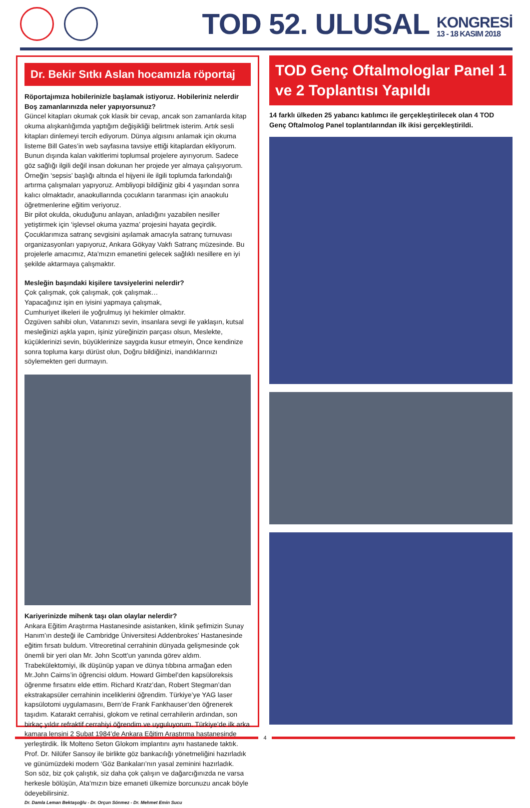TOD 52. ULUSAL KONGRESİ 13 - 18 KASIM 2018
Dr. Bekir Sıtkı Aslan hocamızla röportaj
Röportajımıza hobilerinizle başlamak istiyoruz. Hobileriniz nelerdir Boş zamanlarınızda neler yapıyorsunuz?
Güncel kitapları okumak çok klasik bir cevap, ancak son zamanlarda kitap okuma alışkanlığımda yaptığım değişikliği belirtmek isterim. Artık sesli kitapları dinlemeyi tercih ediyorum. Dünya algısını anlamak için okuma listeme Bill Gates’in web sayfasına tavsiye ettiği kitaplardan ekliyorum. Bunun dışında kalan vakitlerimi toplumsal projelere ayırıyorum. Sadece göz sağlığı ilgili değil insan dokunan her projede yer almaya çalışıyorum. Örneğin ‘sepsis’ başlığı altında el hijyeni ile ilgili toplumda farkındalığı artırma çalışmaları yapıyoruz. Ambliyopi bildiğiniz gibi 4 yaşından sonra kalıcı olmaktadır, anaokullarında çocukların taranması için anaokulu öğretmenlerine eğitim veriyoruz.
Bir pilot okulda, okuduğunu anlayan, anladığını yazabilen nesiller yetiştirmek için ‘işlevsel okuma yazma’ projesini hayata geçirdik. Çocuklarımıza satranç sevgisini aşılamak amacıyla satranç turnuvası organizasyonları yapıyoruz, Ankara Gökyay Vakfı Satranç müzesinde. Bu projelerle amacımız, Ata’mızın emanetini gelecek sağlıklı nesillere en iyi şekilde aktarmaya çalışmaktır.
Mesleğin başındaki kişilere tavsiyelerini nelerdir?
Çok çalışmak, çok çalışmak, çok çalışmak…
Yapacağınız işin en iyisini yapmaya çalışmak,
Cumhuriyet ilkeleri ile yoğrulmuş iyi hekimler olmaktır.
Özgüven sahibi olun, Vatanınızı sevin, insanlara sevgi ile yaklaşın, kutsal mesleğinizi aşkla yapın, işiniz yüreğinizin parçası olsun, Meslekte, küçüklerinizi sevin, büyüklerinize saygıda kusur etmeyin, Önce kendinize sonra topluma karşı dürüst olun, Doğru bildiğinizi, inandıklarınızı söylemekten geri durmayın.
Kariyerinizde mihenk taşı olan olaylar nelerdir?
Ankara Eğitim Araştırma Hastanesinde asistanken, klinik şefimizin Sunay Hanım’ın desteği ile Cambridge Üniversitesi Addenbrokes’ Hastanesinde eğitim fırsatı buldum. Vitreoretinal cerrahinin dünyada gelişmesinde çok önemli bir yeri olan Mr. John Scott’un yanında görev aldım. Trabekülektomiyi, ilk düşünüp yapan ve dünya tıbbına armağan eden Mr.John Cairns’in öğrencisi oldum. Howard Gimbel’den kapsüloreksis öğrenme fırsatını elde ettim. Richard Kratz’dan, Robert Stegman’dan ekstrakapsüler cerrahinin inceliklerini öğrendim. Türkiye’ye YAG laser kapsülotomi uygulamasını, Bern’de Frank Fankhauser’den öğrenerek taşıdım. Katarakt cerrahisi, glokom ve retinal cerrahilerin ardından, son birkaç yıldır refraktif cerrahiyi öğrendim ve uyguluyorum. Türkiye’de ilk arka kamara lensini 2 Şubat 1984’de Ankara Eğitim Araştırma hastanesinde yerleştirdik. İlk Molteno Seton Glokom implantını aynı hastanede taktık. Prof. Dr. Nilüfer Sansoy ile birlikte göz bankacılığı yönetmeliğini hazırladık ve günümüzdeki modern ‘Göz Bankaları’nın yasal zeminini hazırladık.
Son söz, biz çok çalıştık, siz daha çok çalışın ve dağarcığınızda ne varsa herkesle bölüşün, Ata’mızın bize emaneti ülkemize borcunuzu ancak böyle ödeyebilirsiniz.
Dr. Damla Leman Bektaşoğlu - Dr. Orçun Sönmez - Dr. Mehmet Emin Sucu
TOD Genç Oftalmologlar Panel 1 ve 2 Toplantısı Yapıldı
14 farklı ülkeden 25 yabancı katılımcı ile gerçekleştirilecek olan 4 TOD Genç Oftalmolog Panel toplantılarından ilk ikisi gerçekleştirildi.
4